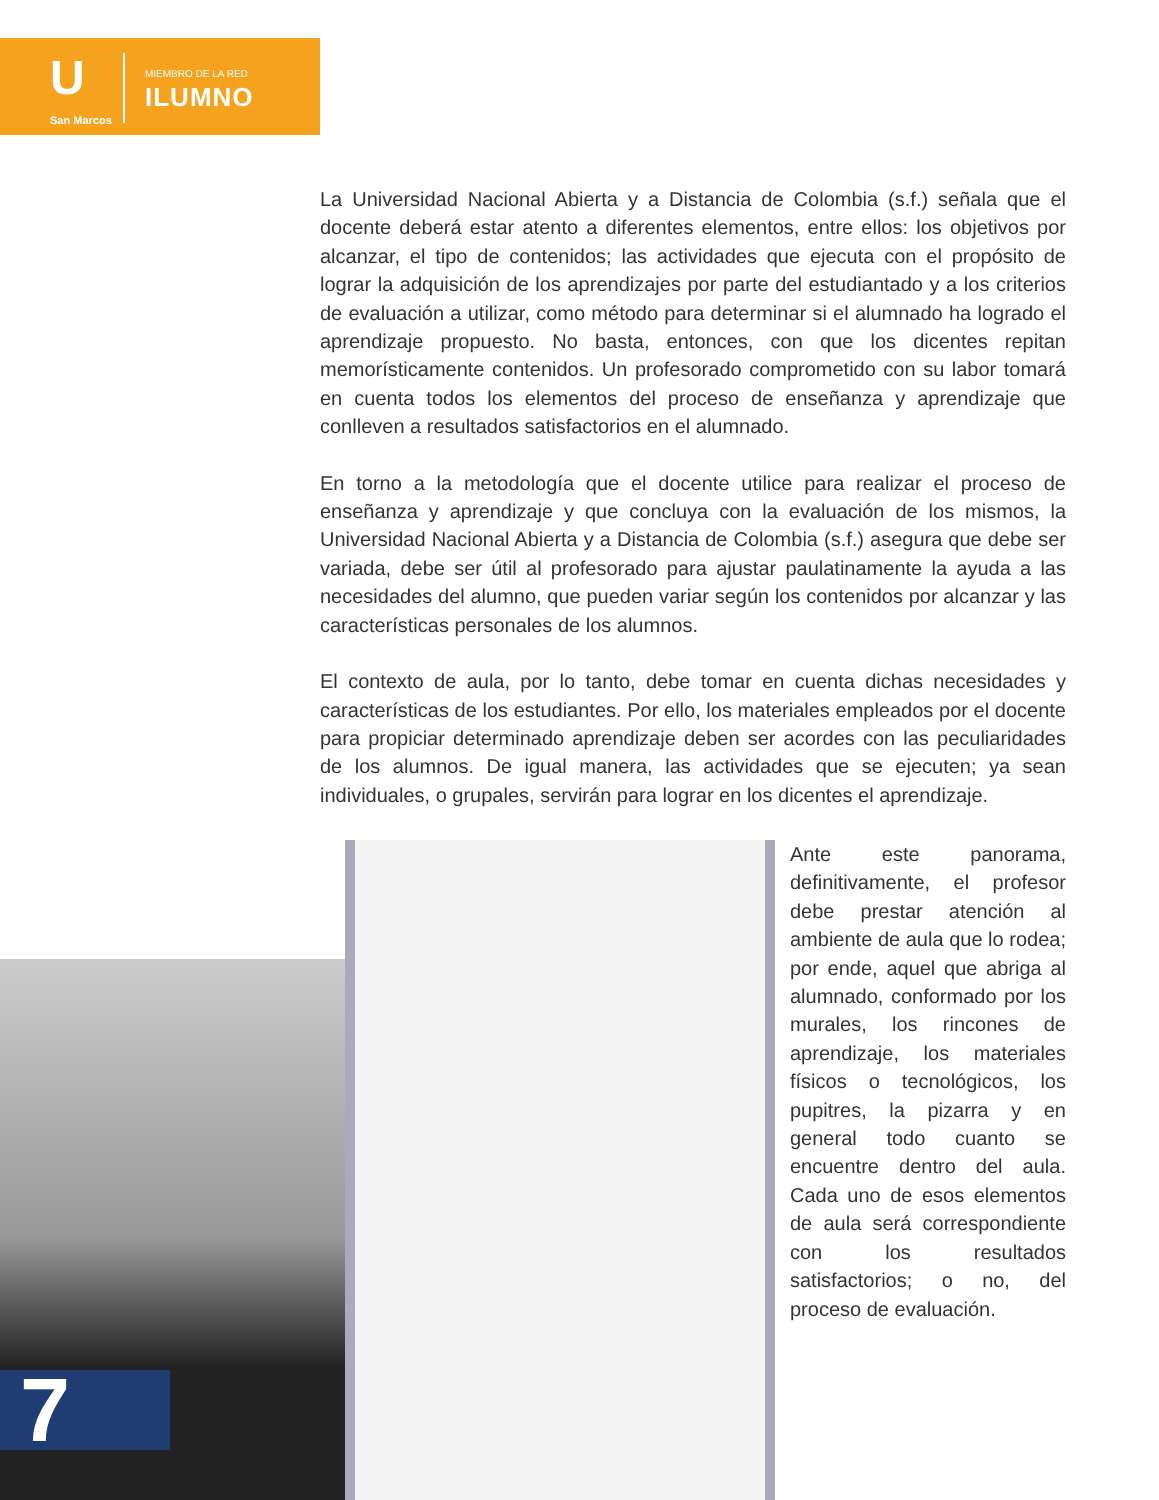U
San Marcos
MIEMBRO DE LA RED
ILUMNO
La Universidad Nacional Abierta y a Distancia de Colombia (s.f.) señala que el docente deberá estar atento a diferentes elementos, entre ellos: los objetivos por alcanzar, el tipo de contenidos; las actividades que ejecuta con el propósito de lograr la adquisición de los aprendizajes por parte del estudiantado y a los criterios de evaluación a utilizar, como método para determinar si el alumnado ha logrado el aprendizaje propuesto. No basta, entonces, con que los dicentes repitan memorísticamente contenidos. Un profesorado comprometido con su labor tomará en cuenta todos los elementos del proceso de enseñanza y aprendizaje que conlleven a resultados satisfactorios en el alumnado.
En torno a la metodología que el docente utilice para realizar el proceso de enseñanza y aprendizaje y que concluya con la evaluación de los mismos, la Universidad Nacional Abierta y a Distancia de Colombia (s.f.) asegura que debe ser variada, debe ser útil al profesorado para ajustar paulatinamente la ayuda a las necesidades del alumno, que pueden variar según los contenidos por alcanzar y las características personales de los alumnos.
El contexto de aula, por lo tanto, debe tomar en cuenta dichas necesidades y características de los estudiantes. Por ello, los materiales empleados por el docente para propiciar determinado aprendizaje deben ser acordes con las peculiaridades de los alumnos. De igual manera, las actividades que se ejecuten; ya sean individuales, o grupales, servirán para lograr en los dicentes el aprendizaje.
Ante este panorama, definitivamente, el profesor debe prestar atención al ambiente de aula que lo rodea; por ende, aquel que abriga al alumnado, conformado por los murales, los rincones de aprendizaje, los materiales físicos o tecnológicos, los pupitres, la pizarra y en general todo cuanto se encuentre dentro del aula. Cada uno de esos elementos de aula será correspondiente con los resultados satisfactorios; o no, del proceso de evaluación.
7